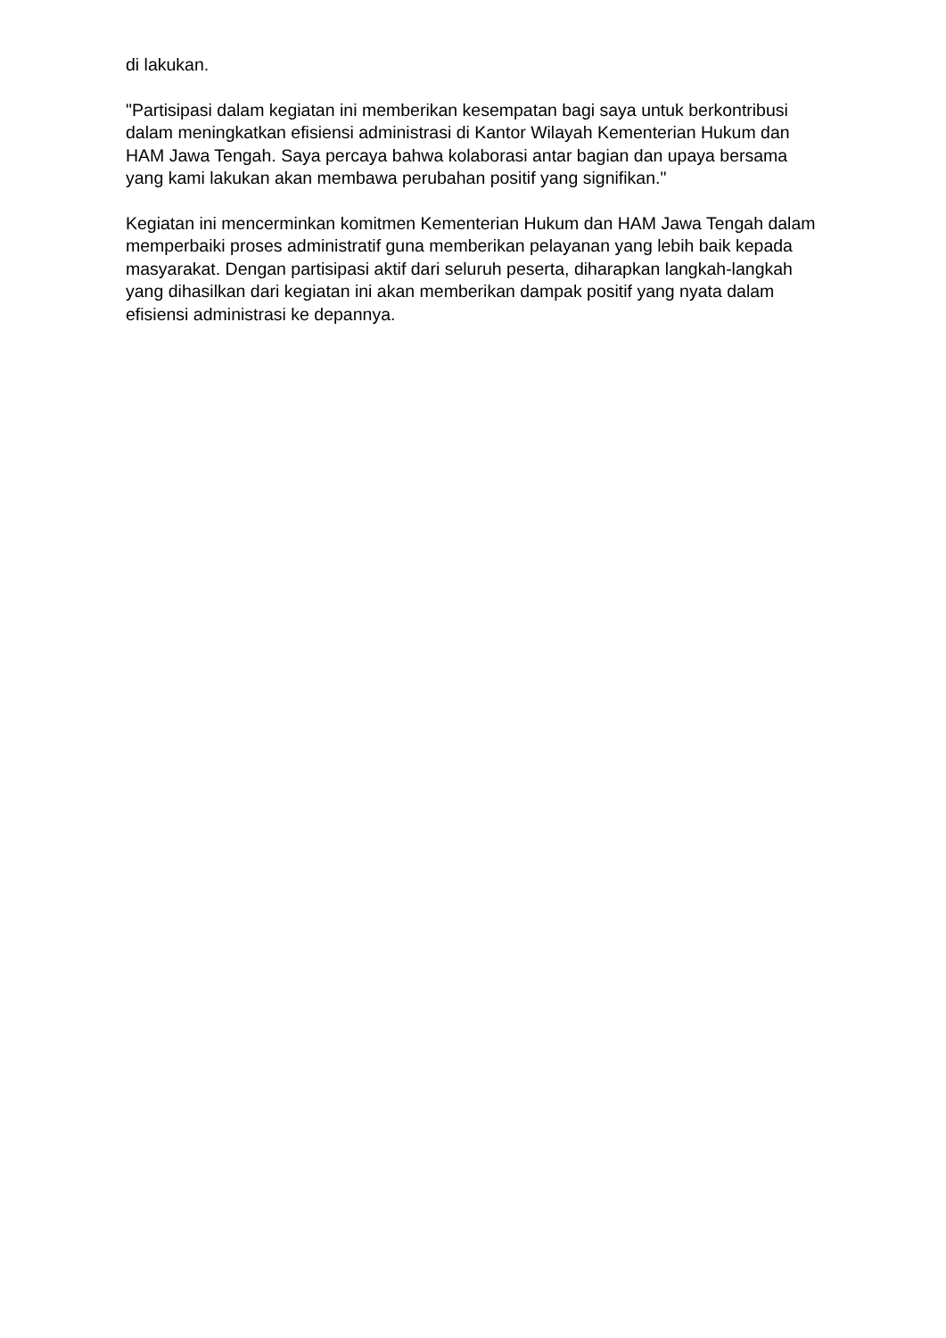di lakukan.
"Partisipasi dalam kegiatan ini memberikan kesempatan bagi saya untuk berkontribusi dalam meningkatkan efisiensi administrasi di Kantor Wilayah Kementerian Hukum dan HAM Jawa Tengah. Saya percaya bahwa kolaborasi antar bagian dan upaya bersama yang kami lakukan akan membawa perubahan positif yang signifikan."
Kegiatan ini mencerminkan komitmen Kementerian Hukum dan HAM Jawa Tengah dalam memperbaiki proses administratif guna memberikan pelayanan yang lebih baik kepada masyarakat. Dengan partisipasi aktif dari seluruh peserta, diharapkan langkah-langkah yang dihasilkan dari kegiatan ini akan memberikan dampak positif yang nyata dalam efisiensi administrasi ke depannya.